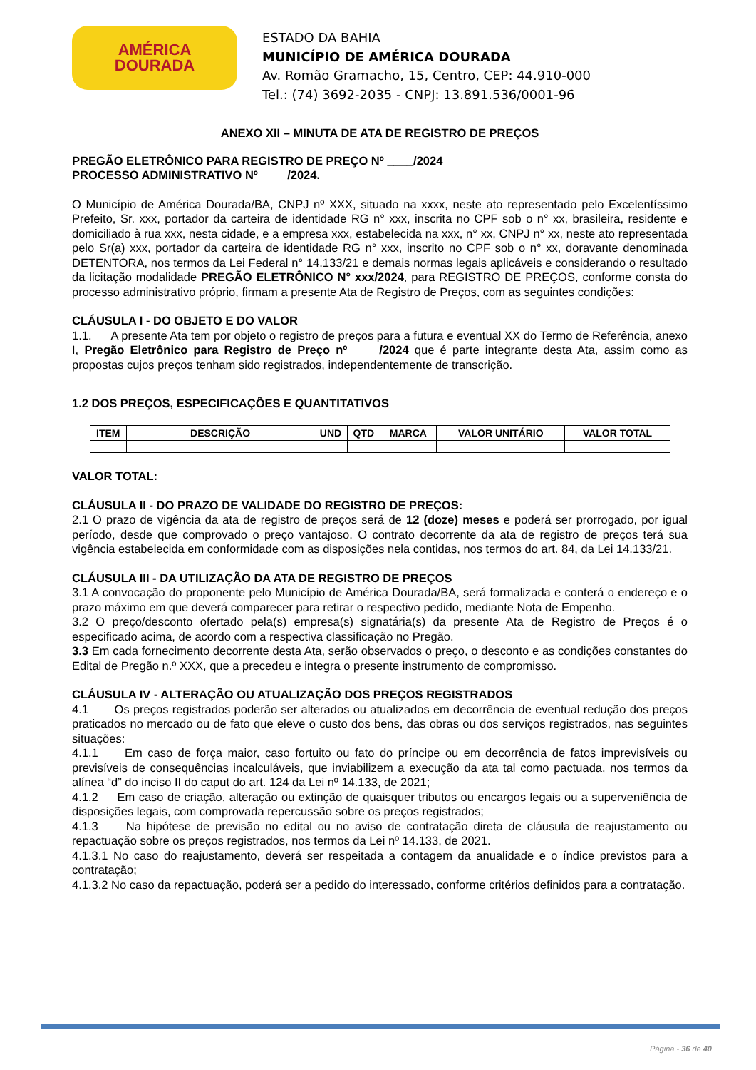AMÉRICA
DOURADA
ESTADO DA BAHIA
MUNICÍPIO DE AMÉRICA DOURADA
Av. Romão Gramacho, 15, Centro, CEP: 44.910-000
Tel.: (74) 3692-2035 - CNPJ: 13.891.536/0001-96
ANEXO XII – MINUTA DE ATA DE REGISTRO DE PREÇOS
PREGÃO ELETRÔNICO PARA REGISTRO DE PREÇO Nº ____/2024
PROCESSO ADMINISTRATIVO Nº ____/2024.
O Município de América Dourada/BA, CNPJ nº XXX, situado na xxxx, neste ato representado pelo Excelentíssimo Prefeito, Sr. xxx, portador da carteira de identidade RG n° xxx, inscrita no CPF sob o n° xx, brasileira, residente e domiciliado à rua xxx, nesta cidade, e a empresa xxx, estabelecida na xxx, n° xx, CNPJ n° xx, neste ato representada pelo Sr(a) xxx, portador da carteira de identidade RG n° xxx, inscrito no CPF sob o n° xx, doravante denominada DETENTORA, nos termos da Lei Federal n° 14.133/21 e demais normas legais aplicáveis e considerando o resultado da licitação modalidade PREGÃO ELETRÔNICO N° xxx/2024, para REGISTRO DE PREÇOS, conforme consta do processo administrativo próprio, firmam a presente Ata de Registro de Preços, com as seguintes condições:
CLÁUSULA I - DO OBJETO E DO VALOR
1.1. A presente Ata tem por objeto o registro de preços para a futura e eventual XX do Termo de Referência, anexo I, Pregão Eletrônico para Registro de Preço nº ____/2024 que é parte integrante desta Ata, assim como as propostas cujos preços tenham sido registrados, independentemente de transcrição.
1.2 DOS PREÇOS, ESPECIFICAÇÕES E QUANTITATIVOS
| ITEM | DESCRIÇÃO | UND | QTD | MARCA | VALOR UNITÁRIO | VALOR TOTAL |
| --- | --- | --- | --- | --- | --- | --- |
VALOR TOTAL:
CLÁUSULA II - DO PRAZO DE VALIDADE DO REGISTRO DE PREÇOS:
2.1 O prazo de vigência da ata de registro de preços será de 12 (doze) meses e poderá ser prorrogado, por igual período, desde que comprovado o preço vantajoso. O contrato decorrente da ata de registro de preços terá sua vigência estabelecida em conformidade com as disposições nela contidas, nos termos do art. 84, da Lei 14.133/21.
CLÁUSULA III - DA UTILIZAÇÃO DA ATA DE REGISTRO DE PREÇOS
3.1 A convocação do proponente pelo Município de América Dourada/BA, será formalizada e conterá o endereço e o prazo máximo em que deverá comparecer para retirar o respectivo pedido, mediante Nota de Empenho.
3.2 O preço/desconto ofertado pela(s) empresa(s) signatária(s) da presente Ata de Registro de Preços é o especificado acima, de acordo com a respectiva classificação no Pregão.
3.3 Em cada fornecimento decorrente desta Ata, serão observados o preço, o desconto e as condições constantes do Edital de Pregão n.º XXX, que a precedeu e integra o presente instrumento de compromisso.
CLÁUSULA IV - ALTERAÇÃO OU ATUALIZAÇÃO DOS PREÇOS REGISTRADOS
4.1 Os preços registrados poderão ser alterados ou atualizados em decorrência de eventual redução dos preços praticados no mercado ou de fato que eleve o custo dos bens, das obras ou dos serviços registrados, nas seguintes situações:
4.1.1 Em caso de força maior, caso fortuito ou fato do príncipe ou em decorrência de fatos imprevisíveis ou previsíveis de consequências incalculáveis, que inviabilizem a execução da ata tal como pactuada, nos termos da alínea “d” do inciso II do caput do art. 124 da Lei nº 14.133, de 2021;
4.1.2 Em caso de criação, alteração ou extinção de quaisquer tributos ou encargos legais ou a superveniência de disposições legais, com comprovada repercussão sobre os preços registrados;
4.1.3 Na hipótese de previsão no edital ou no aviso de contratação direta de cláusula de reajustamento ou repactuação sobre os preços registrados, nos termos da Lei nº 14.133, de 2021.
4.1.3.1 No caso do reajustamento, deverá ser respeitada a contagem da anualidade e o índice previstos para a contratação;
4.1.3.2 No caso da repactuação, poderá ser a pedido do interessado, conforme critérios definidos para a contratação.
Página - 36 de 40